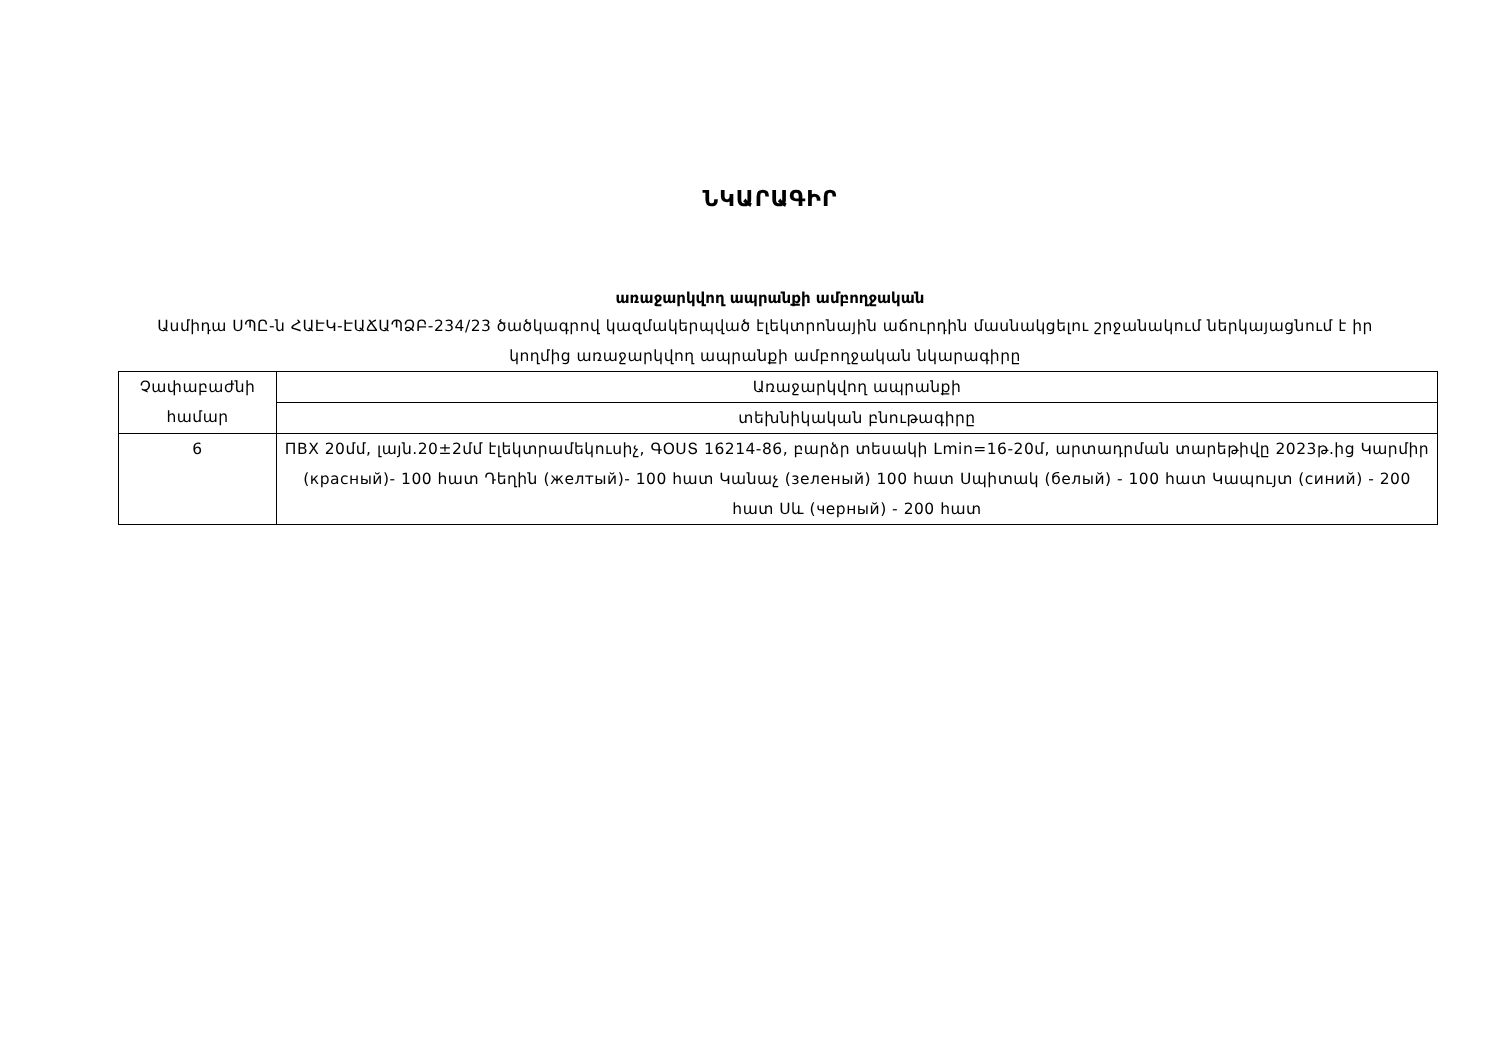ՆԿԱՐԱԳԻՐ
առաջարկվող ապրանքի ամբողջական
Ասմիդա ՍՊԸ-ն ՀԱԷԿ-ԷԱՃԱՊՁԲ-234/23 ծածկագրով կազմակերպված էլեկտրոնային աճուրդին մասնակցելու շրջանակում ներկայացնում է իր կողմից առաջարկվող ապրանքի ամբողջական նկարագիրը
| Չափաբաժնի համար | Առաջարկվող ապրանքի |
| | տեխնիկական բնութագիրը |
| 6 | ПВХ 20մմ, լայն.20±2մմ էլեկտրամեկուսիչ, ԳՕՍՏ 16214-86, բարձր տեսակի Lmin=16-20մ, արտադրման տարեթիվը 2023թ.ից Կարմիր (красный)- 100 հատ Դեղին (желтый)- 100 հատ Կանաչ (зеленый) 100 հատ Սպիտակ (белый) - 100 հատ Կապույտ (синий) - 200 հատ Սև (черный) - 200 հատ |